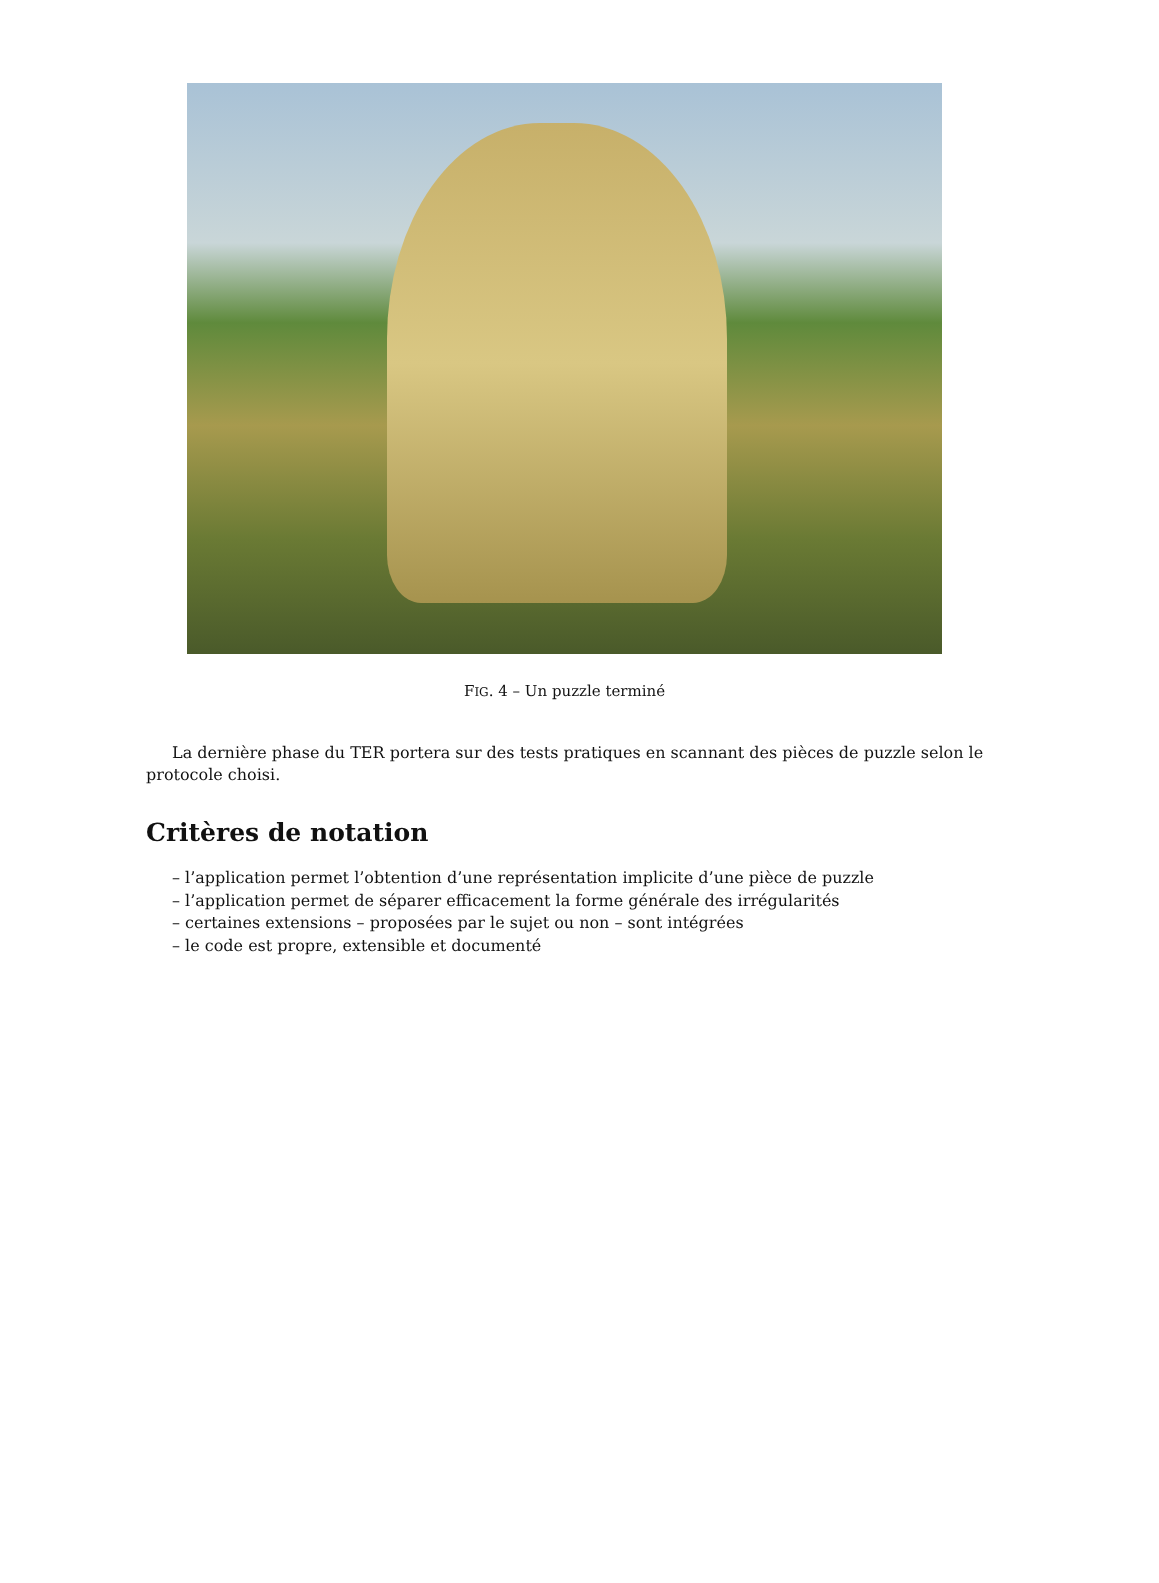FIG. 4 – Un puzzle terminé
La dernière phase du TER portera sur des tests pratiques en scannant des pièces de puzzle selon le protocole choisi.
Critères de notation
– l’application permet l’obtention d’une représentation implicite d’une pièce de puzzle
– l’application permet de séparer efficacement la forme générale des irrégularités
– certaines extensions – proposées par le sujet ou non – sont intégrées
– le code est propre, extensible et documenté